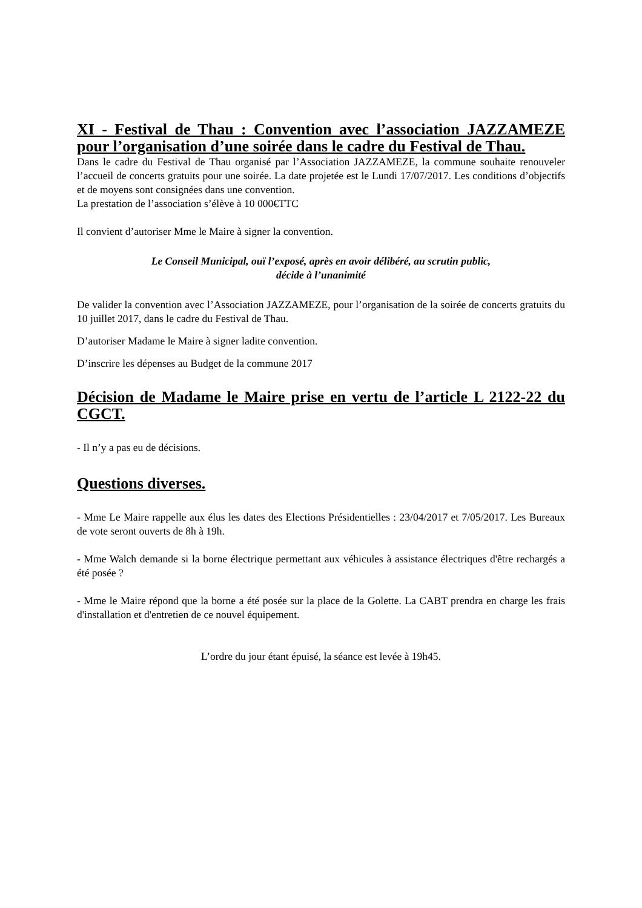XI - Festival de Thau : Convention avec l’association JAZZAMEZE pour l’organisation d’une soirée dans le cadre du Festival de Thau.
Dans le cadre du Festival de Thau organisé par l’Association JAZZAMEZE, la commune souhaite renouveler l’accueil de concerts gratuits pour une soirée. La date projetée est le Lundi 17/07/2017. Les conditions d’objectifs et de moyens sont consignées dans une convention.
La prestation de l’association s’élève à 10 000€TTC
Il convient d’autoriser Mme le Maire à signer la convention.
Le Conseil Municipal, ouï l’exposé, après en avoir délibéré, au scrutin public,
décide à l’unanimité
De valider la convention avec l’Association JAZZAMEZE, pour l’organisation de la soirée de concerts gratuits du 10 juillet 2017, dans le cadre du Festival de Thau.
D’autoriser Madame le Maire à signer ladite convention.
D’inscrire les dépenses au Budget de la commune 2017
Décision de Madame le Maire prise en vertu de l’article L 2122-22 du CGCT.
- Il n’y a pas eu de décisions.
Questions diverses.
- Mme Le Maire rappelle aux élus les dates des Elections Présidentielles : 23/04/2017 et 7/05/2017. Les Bureaux de vote seront ouverts de 8h à 19h.
- Mme Walch demande si la borne électrique permettant aux véhicules à assistance électriques d'être rechargés a été posée ?
- Mme le Maire répond que la borne a été posée sur la place de la Golette. La CABT prendra en charge les frais d'installation et d'entretien de ce nouvel équipement.
L’ordre du jour étant épuisé, la séance est levée à 19h45.